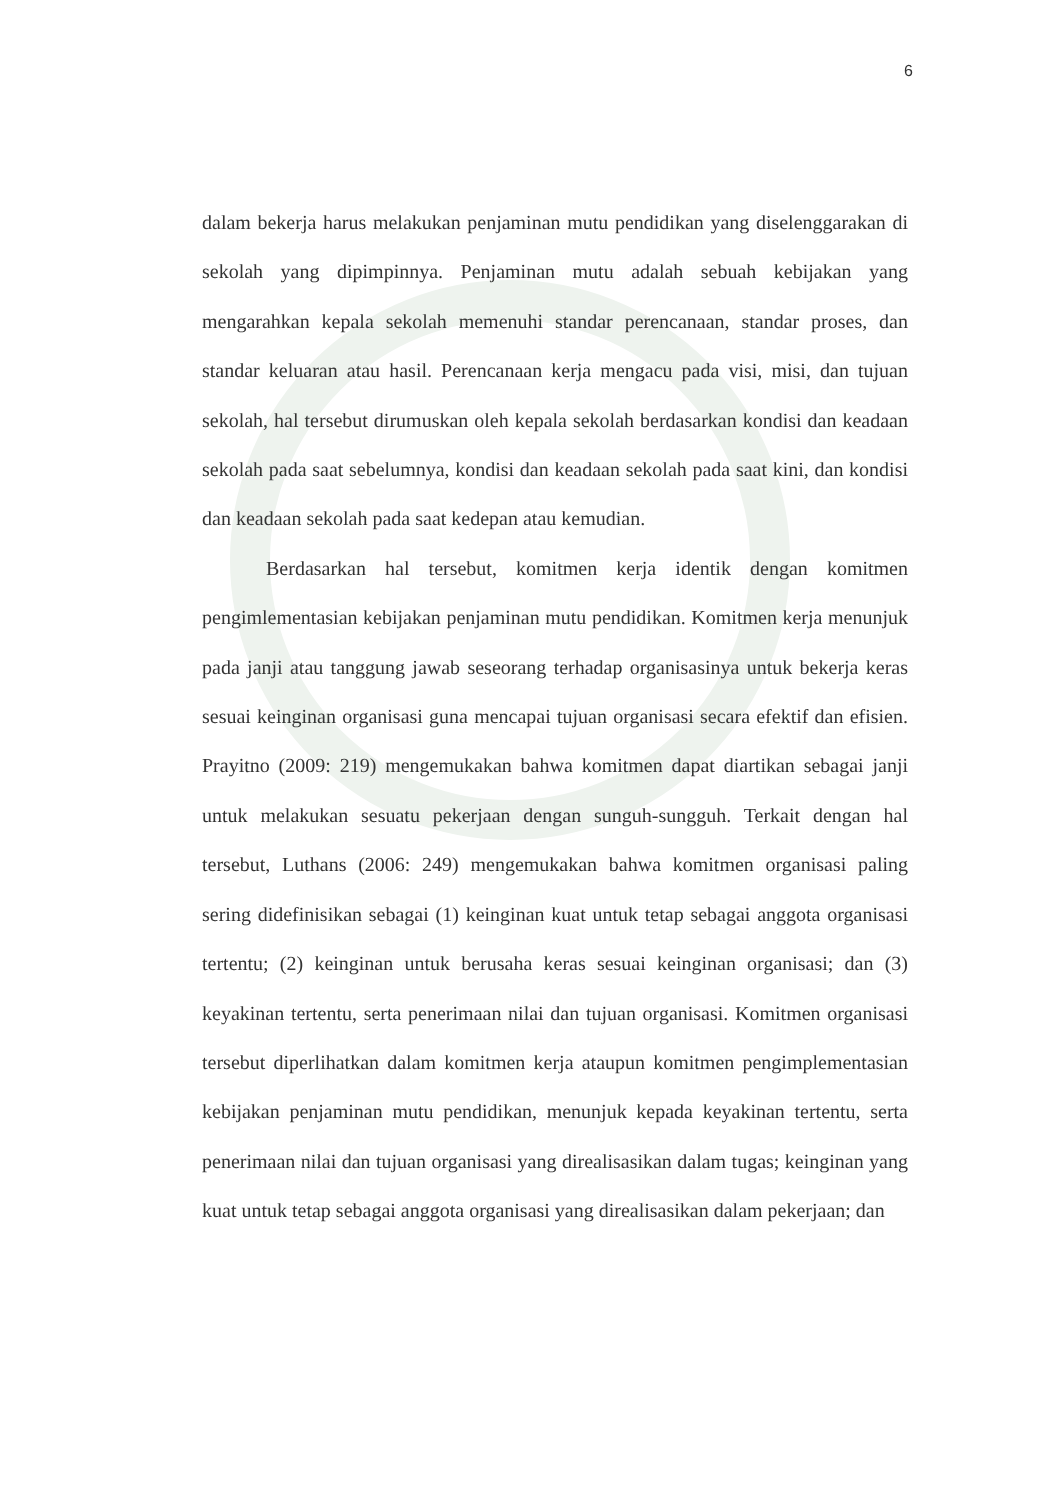6
dalam bekerja harus melakukan penjaminan mutu pendidikan yang diselenggarakan di sekolah yang dipimpinnya. Penjaminan mutu adalah sebuah kebijakan yang mengarahkan kepala sekolah memenuhi standar perencanaan, standar proses, dan standar keluaran atau hasil. Perencanaan kerja mengacu pada visi, misi, dan tujuan sekolah, hal tersebut dirumuskan oleh kepala sekolah berdasarkan kondisi dan keadaan sekolah pada saat sebelumnya, kondisi dan keadaan sekolah pada saat kini, dan kondisi dan keadaan sekolah pada saat kedepan atau kemudian.
Berdasarkan hal tersebut, komitmen kerja identik dengan komitmen pengimlementasian kebijakan penjaminan mutu pendidikan. Komitmen kerja menunjuk pada janji atau tanggung jawab seseorang terhadap organisasinya untuk bekerja keras sesuai keinginan organisasi guna mencapai tujuan organisasi secara efektif dan efisien. Prayitno (2009: 219) mengemukakan bahwa komitmen dapat diartikan sebagai janji untuk melakukan sesuatu pekerjaan dengan sunguh-sungguh. Terkait dengan hal tersebut, Luthans (2006: 249) mengemukakan bahwa komitmen organisasi paling sering didefinisikan sebagai (1) keinginan kuat untuk tetap sebagai anggota organisasi tertentu; (2) keinginan untuk berusaha keras sesuai keinginan organisasi; dan (3) keyakinan tertentu, serta penerimaan nilai dan tujuan organisasi. Komitmen organisasi tersebut diperlihatkan dalam komitmen kerja ataupun komitmen pengimplementasian kebijakan penjaminan mutu pendidikan, menunjuk kepada keyakinan tertentu, serta penerimaan nilai dan tujuan organisasi yang direalisasikan dalam tugas; keinginan yang kuat untuk tetap sebagai anggota organisasi yang direalisasikan dalam pekerjaan; dan